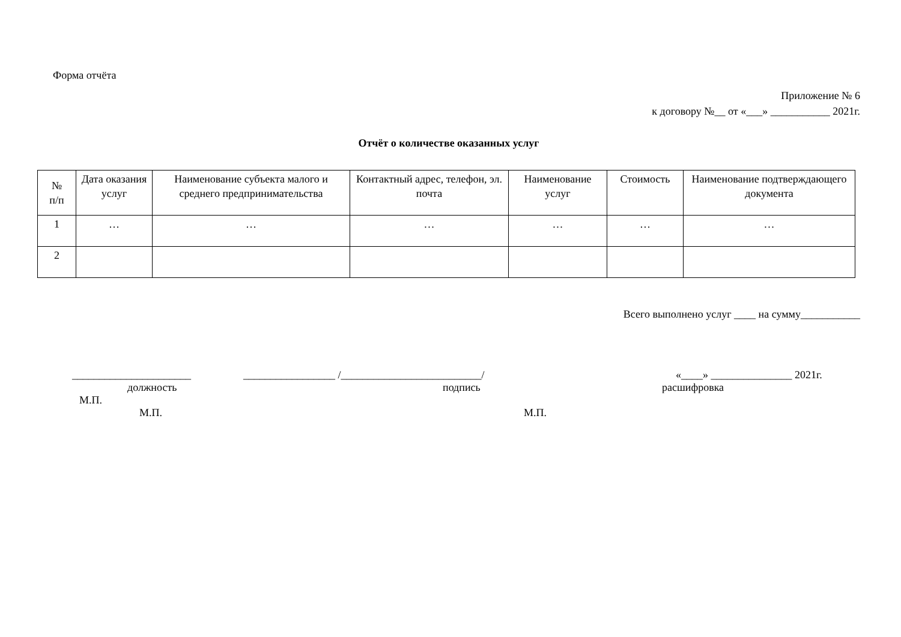Форма отчёта
Приложение № 6
к договору №__ от «___» ___________ 2021г.
Отчёт о количестве оказанных услуг
| № п/п | Дата оказания услуг | Наименование субъекта малого и среднего предпринимательства | Контактный адрес, телефон, эл. почта | Наименование услуг | Стоимость | Наименование подтверждающего документа |
| --- | --- | --- | --- | --- | --- | --- |
| 1 | … | … | … | … | … | … |
| 2 | | | | | | |
Всего выполнено услуг ____ на сумму___________
______________________ _________________ /__________________________/ «____» _______________ 2021г.
должность подпись расшифровка
М.П.
М.П. М.П.